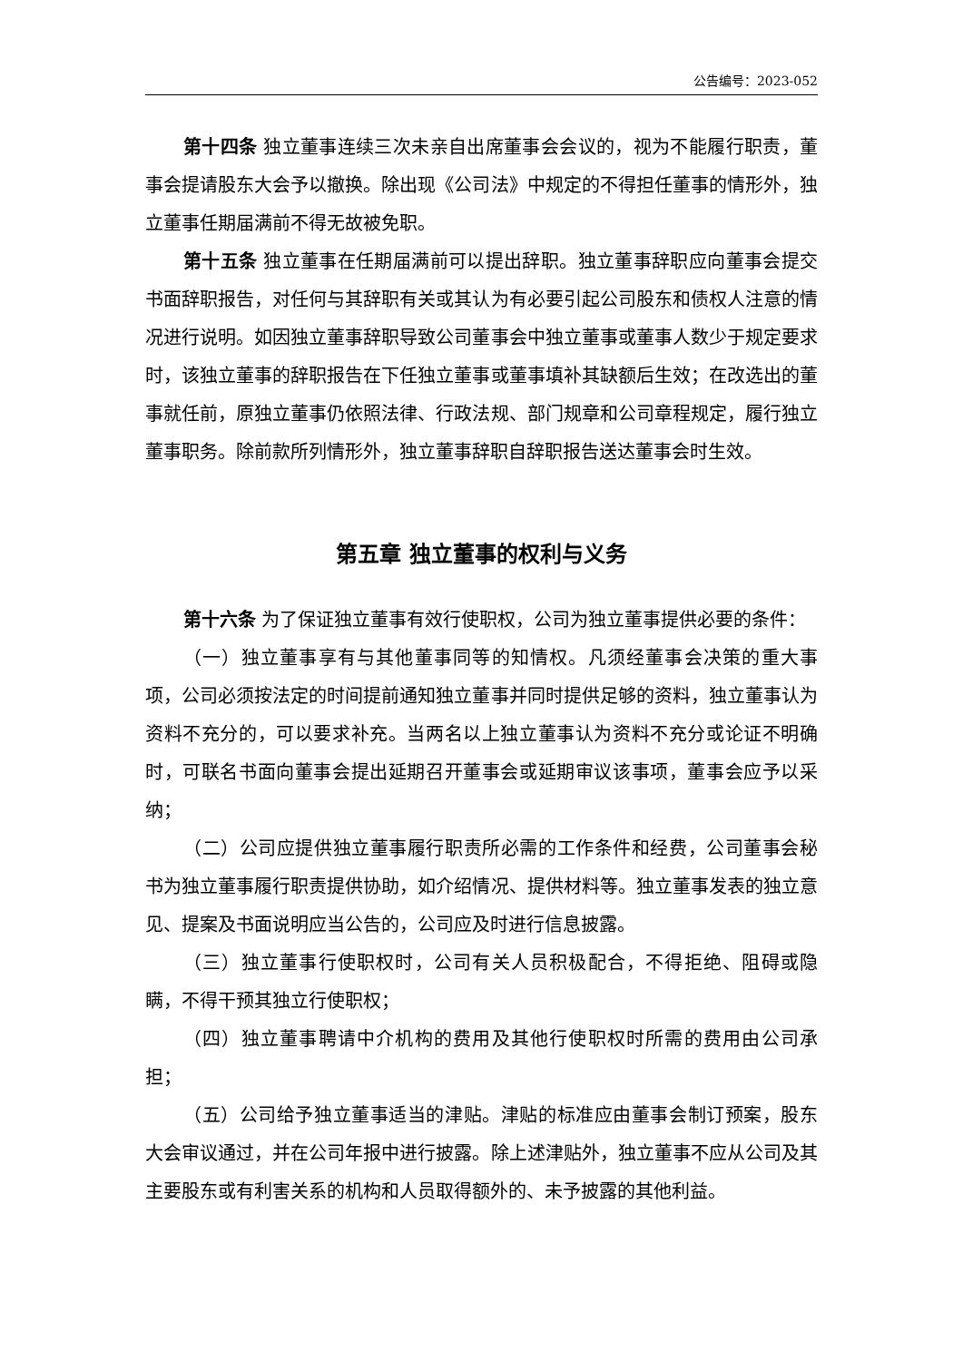公告编号：2023-052
第十四条 独立董事连续三次未亲自出席董事会会议的，视为不能履行职责，董事会提请股东大会予以撤换。除出现《公司法》中规定的不得担任董事的情形外，独立董事任期届满前不得无故被免职。
第十五条 独立董事在任期届满前可以提出辞职。独立董事辞职应向董事会提交书面辞职报告，对任何与其辞职有关或其认为有必要引起公司股东和债权人注意的情况进行说明。如因独立董事辞职导致公司董事会中独立董事或董事人数少于规定要求时，该独立董事的辞职报告在下任独立董事或董事填补其缺额后生效；在改选出的董事就任前，原独立董事仍依照法律、行政法规、部门规章和公司章程规定，履行独立董事职务。除前款所列情形外，独立董事辞职自辞职报告送达董事会时生效。
第五章 独立董事的权利与义务
第十六条 为了保证独立董事有效行使职权，公司为独立董事提供必要的条件：
（一）独立董事享有与其他董事同等的知情权。凡须经董事会决策的重大事项，公司必须按法定的时间提前通知独立董事并同时提供足够的资料，独立董事认为资料不充分的，可以要求补充。当两名以上独立董事认为资料不充分或论证不明确时，可联名书面向董事会提出延期召开董事会或延期审议该事项，董事会应予以采纳；
（二）公司应提供独立董事履行职责所必需的工作条件和经费，公司董事会秘书为独立董事履行职责提供协助，如介绍情况、提供材料等。独立董事发表的独立意见、提案及书面说明应当公告的，公司应及时进行信息披露。
（三）独立董事行使职权时，公司有关人员积极配合，不得拒绝、阻碍或隐瞒，不得干预其独立行使职权；
（四）独立董事聘请中介机构的费用及其他行使职权时所需的费用由公司承担；
（五）公司给予独立董事适当的津贴。津贴的标准应由董事会制订预案，股东大会审议通过，并在公司年报中进行披露。除上述津贴外，独立董事不应从公司及其主要股东或有利害关系的机构和人员取得额外的、未予披露的其他利益。